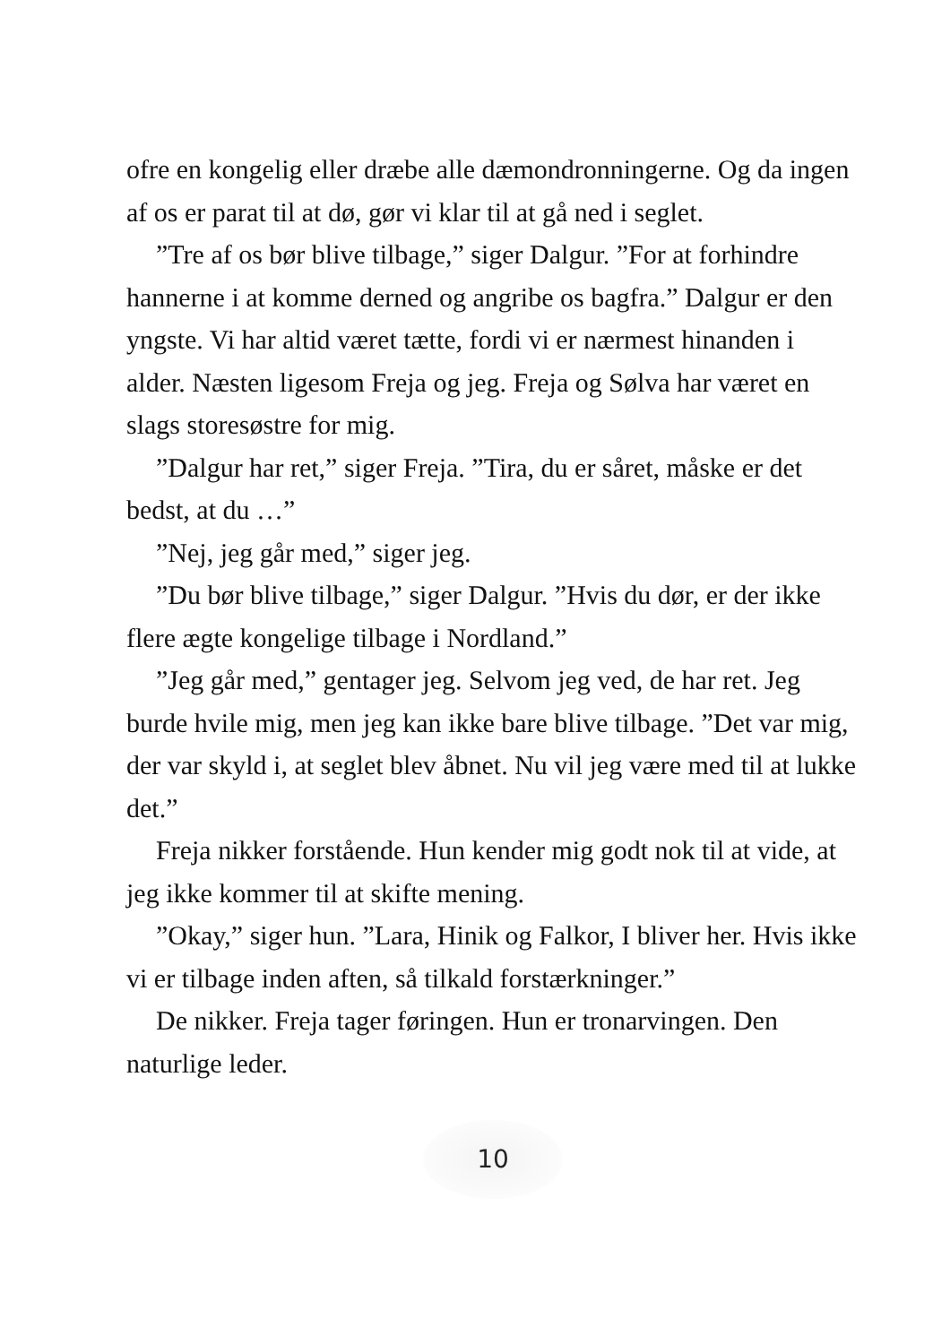ofre en kongelig eller dræbe alle dæmondronningerne. Og da ingen af os er parat til at dø, gør vi klar til at gå ned i seglet.
”Tre af os bør blive tilbage,” siger Dalgur. ”For at forhindre hannerne i at komme derned og angribe os bagfra.” Dalgur er den yngste. Vi har altid været tætte, fordi vi er nærmest hinanden i alder. Næsten ligesom Freja og jeg. Freja og Sølva har været en slags storesøstre for mig.
”Dalgur har ret,” siger Freja. ”Tira, du er såret, måske er det bedst, at du …”
”Nej, jeg går med,” siger jeg.
”Du bør blive tilbage,” siger Dalgur. ”Hvis du dør, er der ikke flere ægte kongelige tilbage i Nordland.”
”Jeg går med,” gentager jeg. Selvom jeg ved, de har ret. Jeg burde hvile mig, men jeg kan ikke bare blive tilbage. ”Det var mig, der var skyld i, at seglet blev åbnet. Nu vil jeg være med til at lukke det.”
Freja nikker forstående. Hun kender mig godt nok til at vide, at jeg ikke kommer til at skifte mening.
”Okay,” siger hun. ”Lara, Hinik og Falkor, I bliver her. Hvis ikke vi er tilbage inden aften, så tilkald forstærkninger.”
De nikker. Freja tager føringen. Hun er tronarvingen. Den naturlige leder.
10